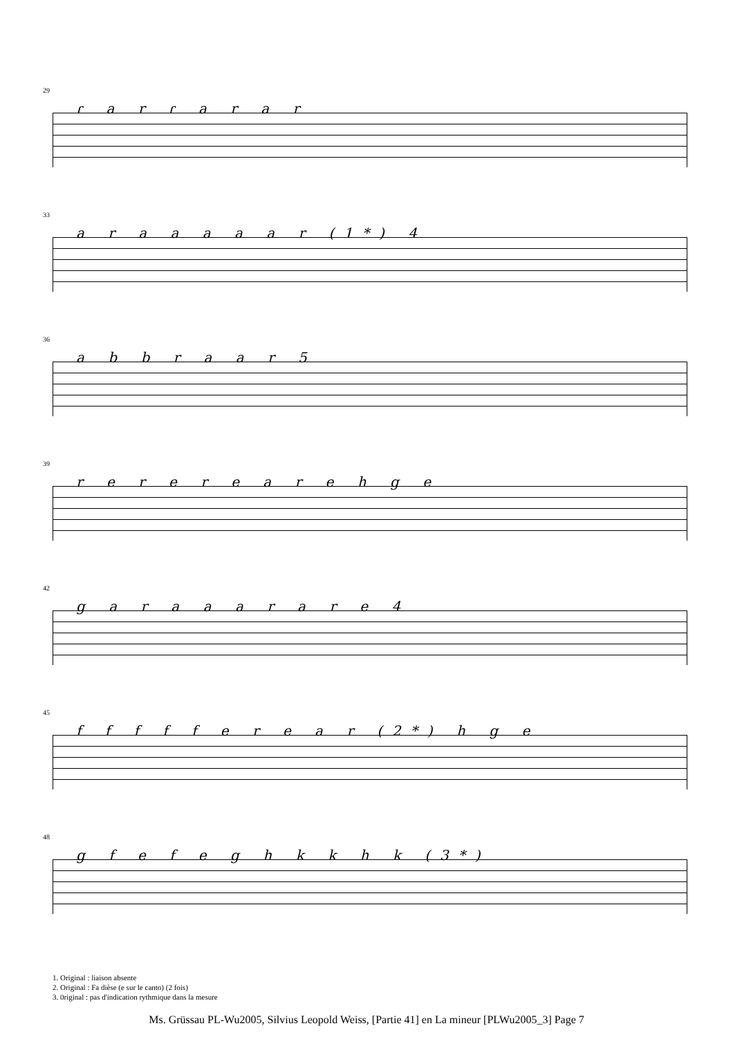29
ɾ a r ɾ a r a r
33
a r a a a a a r (1*) 4
36
a b b r a a r 5
39
r e r e r e a r e h g e
42
g a r a a a r a r e 4
45
f f f f f e r e a r (2*) h g e
48
g f e f e g h k k h k (3*)
1. Original : liaison absente
2. Original : Fa dièse (e sur le canto) (2 fois)
3. 0riginal : pas d'indication rythmique dans la mesure
Ms. Grüssau PL-Wu2005, Silvius Leopold Weiss, [Partie 41] en La mineur [PLWu2005_3] Page 7